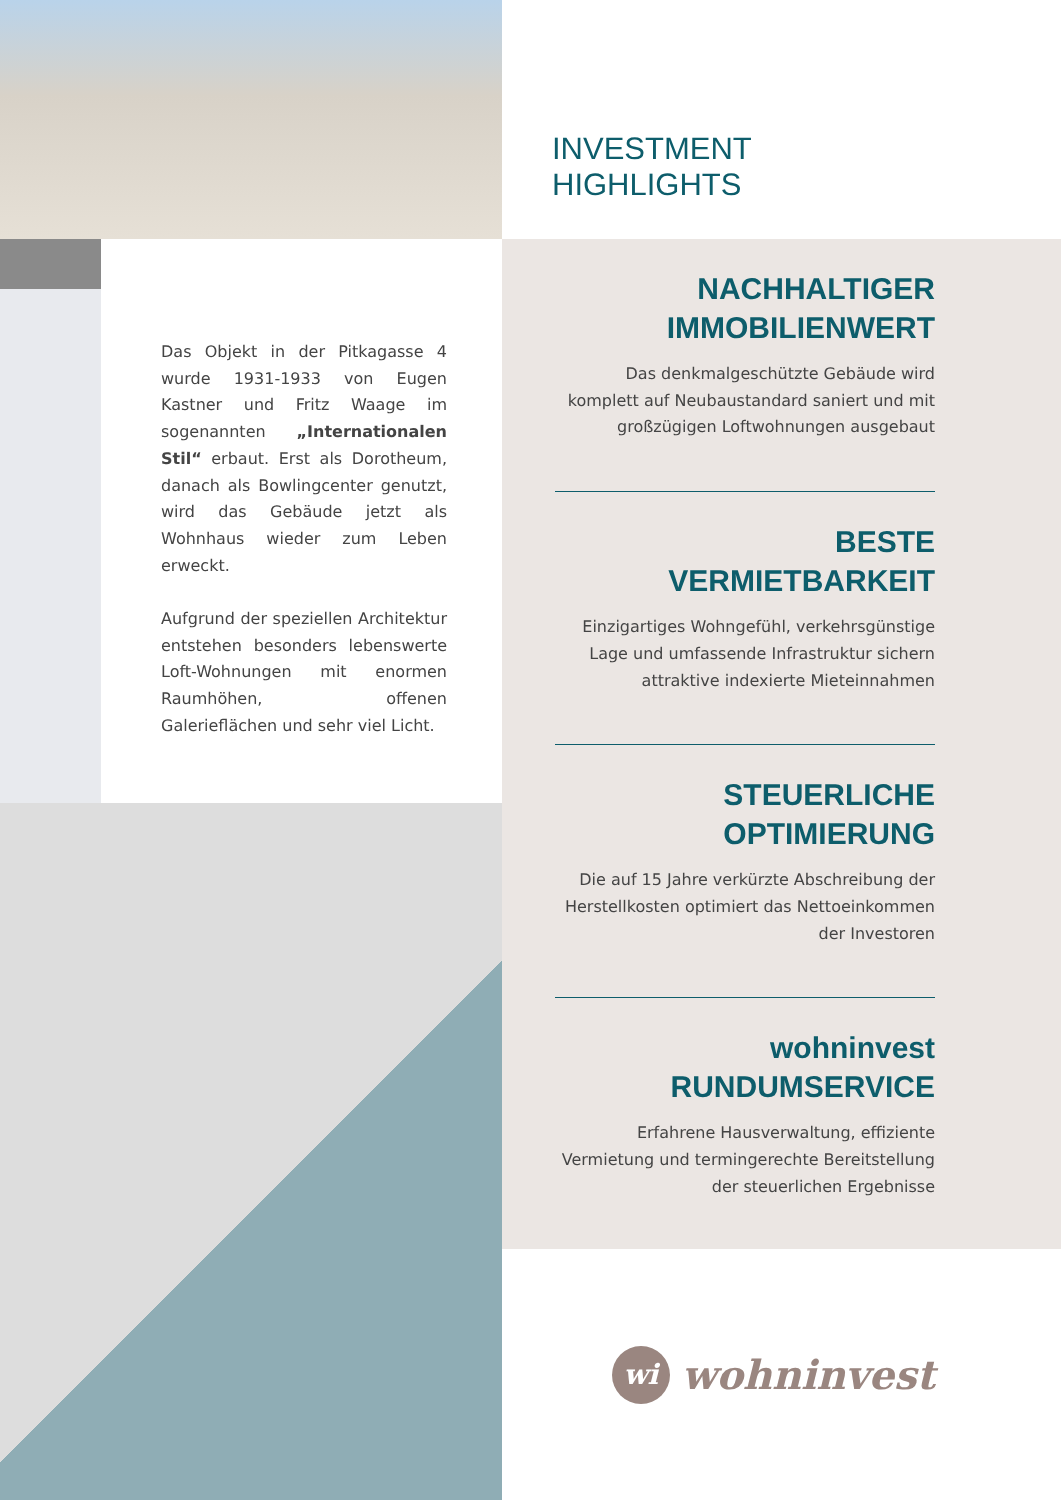Das Objekt in der Pitkagasse 4 wurde 1931-1933 von Eugen Kastner und Fritz Waage im sogenannten „Internationalen Stil“ erbaut. Erst als Dorotheum, danach als Bowlingcenter genutzt, wird das Gebäude jetzt als Wohnhaus wieder zum Leben erweckt.
Aufgrund der speziellen Architektur entstehen besonders lebenswerte Loft-Wohnungen mit enormen Raumhöhen, offenen Galerieflächen und sehr viel Licht.
INVESTMENT HIGHLIGHTS
NACHHALTIGER
IMMOBILIENWERT
Das denkmalgeschützte Gebäude wird komplett auf Neubaustandard saniert und mit großzügigen Loftwohnungen ausgebaut
BESTE
VERMIETBARKEIT
Einzigartiges Wohngefühl, verkehrsgünstige Lage und umfassende Infrastruktur sichern attraktive indexierte Mieteinnahmen
STEUERLICHE
OPTIMIERUNG
Die auf 15 Jahre verkürzte Abschreibung der Herstellkosten optimiert das Nettoeinkommen der Investoren
wohninvest
RUNDUMSERVICE
Erfahrene Hausverwaltung, effiziente Vermietung und termingerechte Bereitstellung der steuerlichen Ergebnisse
wi wohninvest